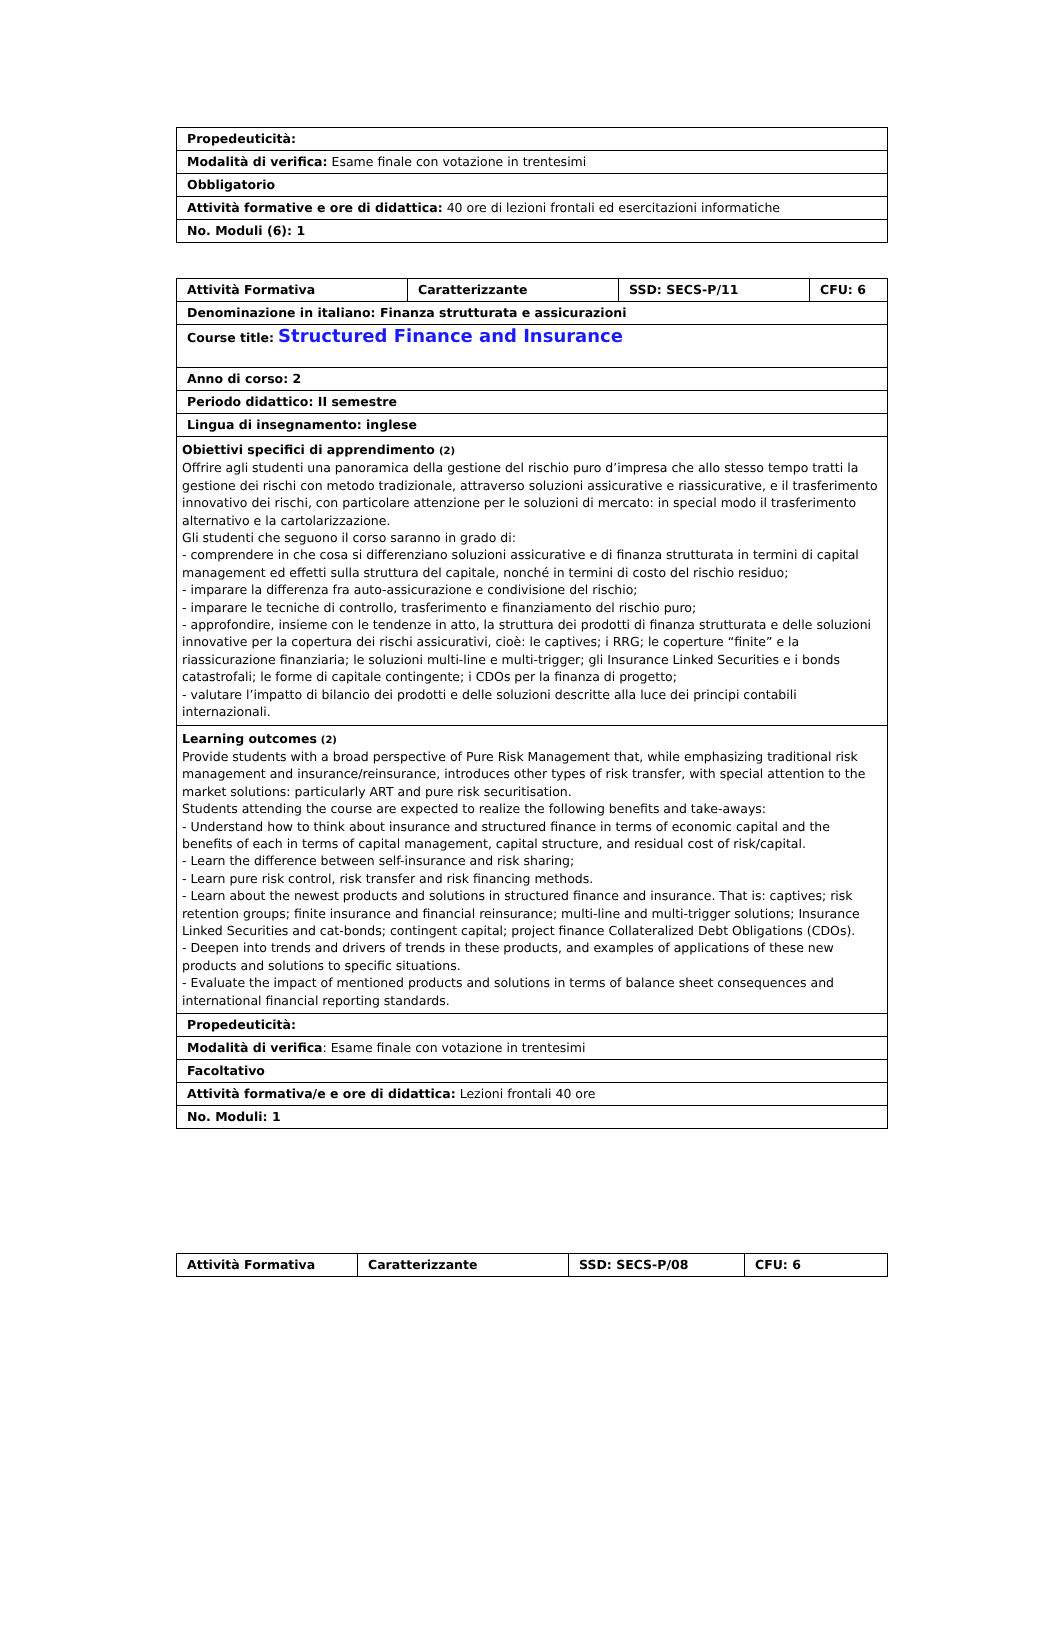| Propedeuticità: |
| Modalità di verifica: Esame finale con votazione in trentesimi |
| Obbligatorio |
| Attività formative e ore di didattica: 40 ore di lezioni frontali ed esercitazioni informatiche |
| No. Moduli (6): 1 |
| Attività Formativa | Caratterizzante | SSD: SECS-P/11 | CFU: 6 |
| Denominazione in italiano: Finanza strutturata e assicurazioni | | | |
| Course title: Structured Finance and Insurance | | | |
| Anno di corso: 2 | | | |
| Periodo didattico: II semestre | | | |
| Lingua di insegnamento: inglese | | | |
| Obiettivi specifici di apprendimento (2) Offrire agli studenti una panoramica della gestione del rischio puro d’impresa che allo stesso tempo tratti la gestione dei rischi con metodo tradizionale, attraverso soluzioni assicurative e riassicurative, e il trasferimento innovativo dei rischi, con particolare attenzione per le soluzioni di mercato: in special modo il trasferimento alternativo e la cartolarizzazione. Gli studenti che seguono il corso saranno in grado di: - comprendere in che cosa si differenziano soluzioni assicurative e di finanza strutturata in termini di capital management ed effetti sulla struttura del capitale, nonché in termini di costo del rischio residuo; - imparare la differenza fra auto-assicurazione e condivisione del rischio; - imparare le tecniche di controllo, trasferimento e finanziamento del rischio puro; - approfondire, insieme con le tendenze in atto, la struttura dei prodotti di finanza strutturata e delle soluzioni innovative per la copertura dei rischi assicurativi, cioè: le captives; i RRG; le coperture “finite” e la riassicurazione finanziaria; le soluzioni multi-line e multi-trigger; gli Insurance Linked Securities e i bonds catastrofali; le forme di capitale contingente; i CDOs per la finanza di progetto; - valutare l’impatto di bilancio dei prodotti e delle soluzioni descritte alla luce dei principi contabili internazionali. | | | |
| Learning outcomes (2) Provide students with a broad perspective of Pure Risk Management that, while emphasizing traditional risk management and insurance/reinsurance, introduces other types of risk transfer, with special attention to the market solutions: particularly ART and pure risk securitisation. Students attending the course are expected to realize the following benefits and take-aways: - Understand how to think about insurance and structured finance in terms of economic capital and the benefits of each in terms of capital management, capital structure, and residual cost of risk/capital. - Learn the difference between self-insurance and risk sharing; - Learn pure risk control, risk transfer and risk financing methods. - Learn about the newest products and solutions in structured finance and insurance. That is: captives; risk retention groups; finite insurance and financial reinsurance; multi-line and multi-trigger solutions; Insurance Linked Securities and cat-bonds; contingent capital; project finance Collateralized Debt Obligations (CDOs). - Deepen into trends and drivers of trends in these products, and examples of applications of these new products and solutions to specific situations. - Evaluate the impact of mentioned products and solutions in terms of balance sheet consequences and international financial reporting standards. | | | |
| Propedeuticità: | | | |
| Modalità di verifica : Esame finale con votazione in trentesimi | | | |
| Facoltativo | | | |
| Attività formativa/e e ore di didattica: Lezioni frontali 40 ore | | | |
| No. Moduli: 1 | | | |
| Attività Formativa | Caratterizzante | SSD: SECS-P/08 | CFU: 6 |